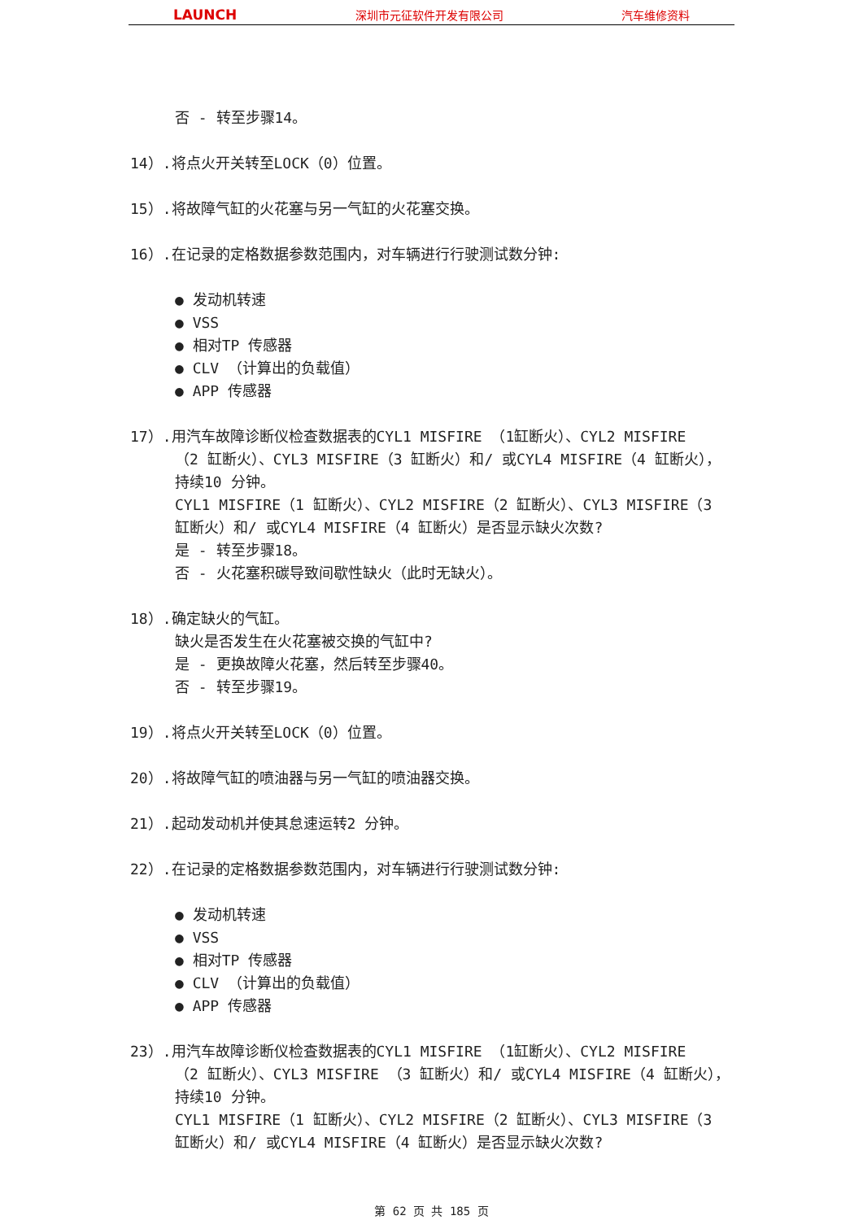LAUNCH 深圳市元征软件开发有限公司 汽车维修资料
否 - 转至步骤14。
14）.将点火开关转至LOCK（0）位置。
15）.将故障气缸的火花塞与另一气缸的火花塞交换。
16）.在记录的定格数据参数范围内，对车辆进行行驶测试数分钟:
发动机转速
VSS
相对TP 传感器
CLV （计算出的负载值）
APP 传感器
17）.用汽车故障诊断仪检查数据表的CYL1 MISFIRE （1缸断火）、CYL2 MISFIRE
（2 缸断火）、CYL3 MISFIRE（3 缸断火）和/ 或CYL4 MISFIRE（4 缸断火），持续10 分钟。
CYL1 MISFIRE（1 缸断火）、CYL2 MISFIRE（2 缸断火）、CYL3 MISFIRE（3 缸断火）和/ 或CYL4 MISFIRE（4 缸断火）是否显示缺火次数?
是 - 转至步骤18。
否 - 火花塞积碳导致间歇性缺火（此时无缺火）。
18）.确定缺火的气缸。
缺火是否发生在火花塞被交换的气缸中?
是 - 更换故障火花塞，然后转至步骤40。
否 - 转至步骤19。
19）.将点火开关转至LOCK（0）位置。
20）.将故障气缸的喷油器与另一气缸的喷油器交换。
21）.起动发动机并使其怠速运转2 分钟。
22）.在记录的定格数据参数范围内，对车辆进行行驶测试数分钟:
发动机转速
VSS
相对TP 传感器
CLV （计算出的负载值）
APP 传感器
23）.用汽车故障诊断仪检查数据表的CYL1 MISFIRE （1缸断火）、CYL2 MISFIRE
（2 缸断火）、CYL3 MISFIRE （3 缸断火）和/ 或CYL4 MISFIRE（4 缸断火），持续10 分钟。
CYL1 MISFIRE（1 缸断火）、CYL2 MISFIRE（2 缸断火）、CYL3 MISFIRE（3 缸断火）和/ 或CYL4 MISFIRE（4 缸断火）是否显示缺火次数?
第 62 页 共 185 页